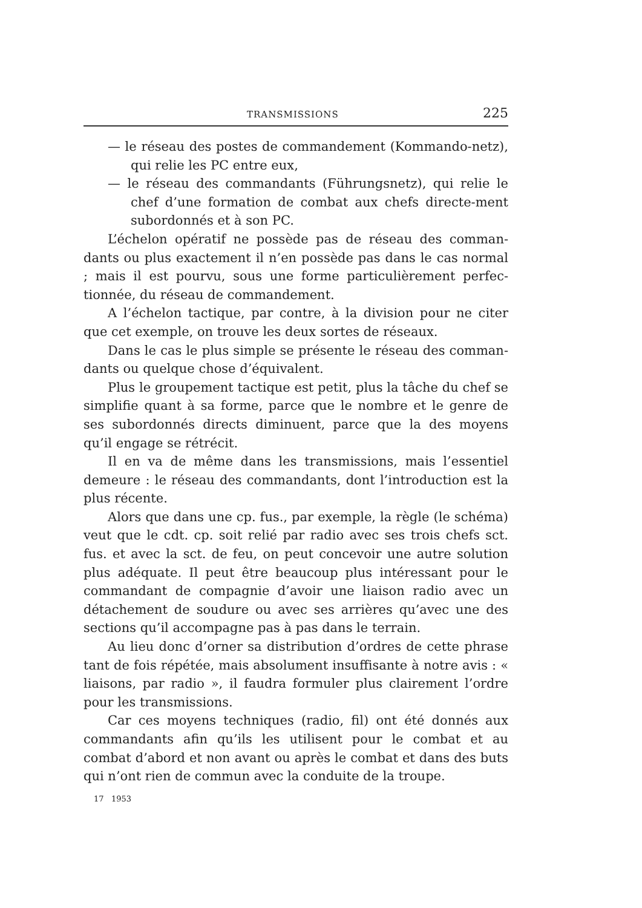TRANSMISSIONS 225
— le réseau des postes de commandement (Kommando-netz), qui relie les PC entre eux,
— le réseau des commandants (Führungsnetz), qui relie le chef d’une formation de combat aux chefs directe-ment subordonnés et à son PC.
L’échelon opératif ne possède pas de réseau des comman-dants ou plus exactement il n’en possède pas dans le cas normal ; mais il est pourvu, sous une forme particulièrement perfec-tionnée, du réseau de commandement.
A l’échelon tactique, par contre, à la division pour ne citer que cet exemple, on trouve les deux sortes de réseaux.
Dans le cas le plus simple se présente le réseau des comman-dants ou quelque chose d’équivalent.
Plus le groupement tactique est petit, plus la tâche du chef se simplifie quant à sa forme, parce que le nombre et le genre de ses subordonnés directs diminuent, parce que la des moyens qu’il engage se rétrécit.
Il en va de même dans les transmissions, mais l’essentiel demeure : le réseau des commandants, dont l’introduction est la plus récente.
Alors que dans une cp. fus., par exemple, la règle (le schéma) veut que le cdt. cp. soit relié par radio avec ses trois chefs sct. fus. et avec la sct. de feu, on peut concevoir une autre solution plus adéquate. Il peut être beaucoup plus intéressant pour le commandant de compagnie d’avoir une liaison radio avec un détachement de soudure ou avec ses arrières qu’avec une des sections qu’il accompagne pas à pas dans le terrain.
Au lieu donc d’orner sa distribution d’ordres de cette phrase tant de fois répétée, mais absolument insuffisante à notre avis : « liaisons, par radio », il faudra formuler plus clairement l’ordre pour les transmissions.
Car ces moyens techniques (radio, fil) ont été donnés aux commandants afin qu’ils les utilisent pour le combat et au combat d’abord et non avant ou après le combat et dans des buts qui n’ont rien de commun avec la conduite de la troupe.
17 1953